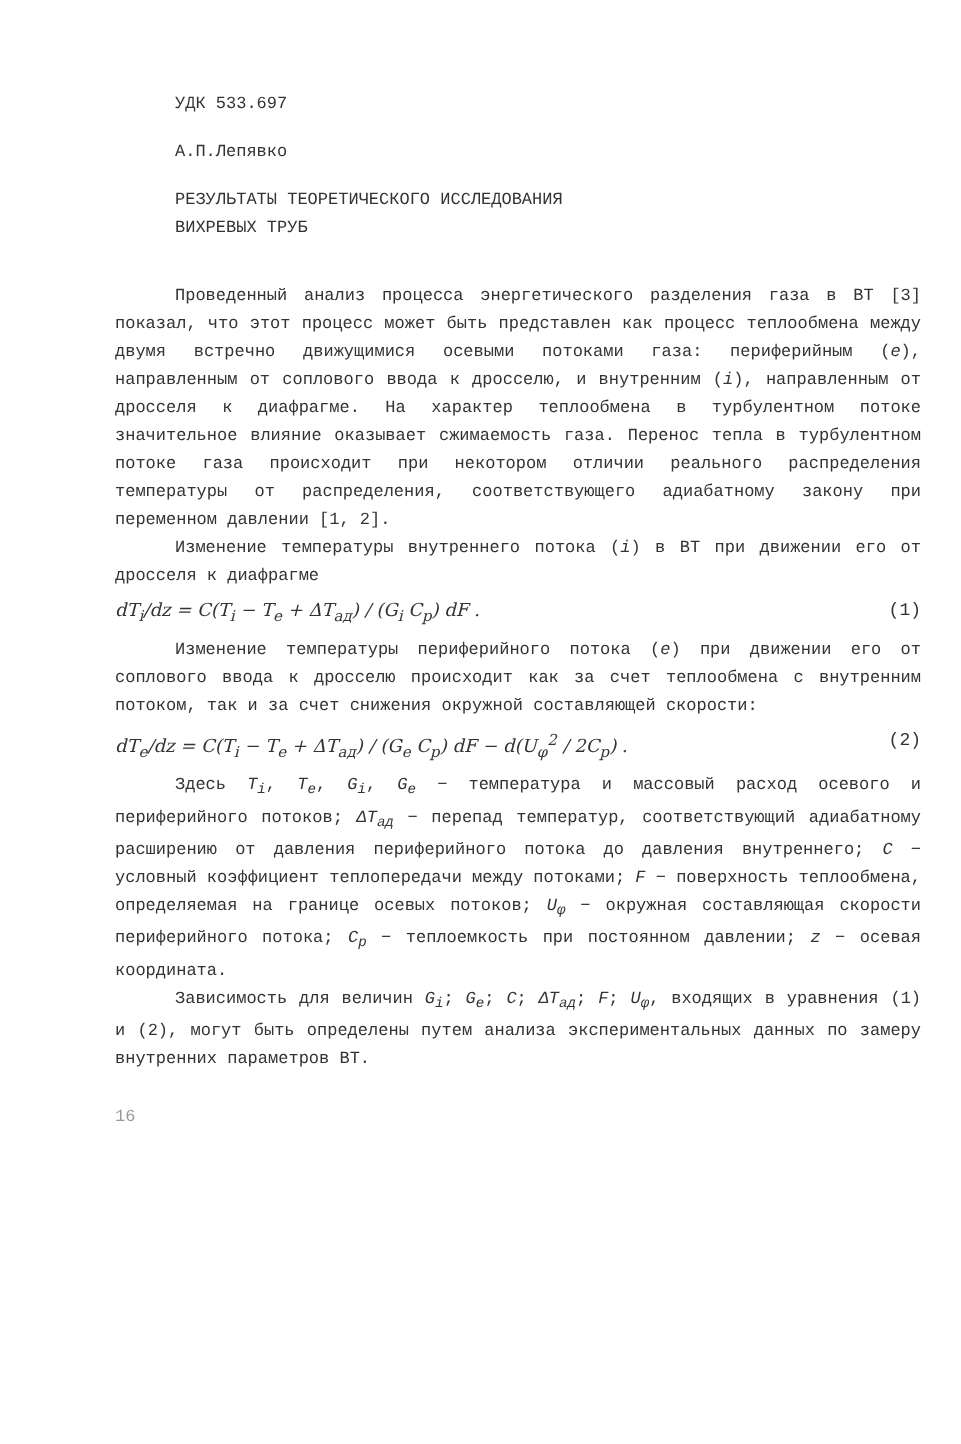УДК 533.697
А.П.Лепявко
РЕЗУЛЬТАТЫ ТЕОРЕТИЧЕСКОГО ИССЛЕДОВАНИЯ
ВИХРЕВЫХ ТРУБ
Проведенный анализ процесса энергетического разделения газа в ВТ [3] показал, что этот процесс может быть представлен как процесс теплообмена между двумя встречно движущимися осевыми потоками газа: периферийным (e), направленным от соплового ввода к дросселю, и внутренним (i), направленным от дросселя к диафрагме. На характер теплообмена в турбулентном потоке значительное влияние оказывает сжимаемость газа. Перенос тепла в турбулентном потоке газа происходит при некотором отличии реального распределения температуры от распределения, соответствующего адиабатному закону при переменном давлении [1, 2].
Изменение температуры внутреннего потока (i) в ВТ при движении его от дросселя к диафрагме
dT<sub>i</sub>/dz = C(T<sub>i</sub> − T<sub>e</sub> + ΔT<sub>ад</sub>) / (G<sub>i</sub> C<sub>p</sub>) dF . (1)
Изменение температуры периферийного потока (e) при движении его от соплового ввода к дросселю происходит как за счет теплообмена с внутренним потоком, так и за счет снижения окружной составляющей скорости:
dT<sub>e</sub>/dz = C(T<sub>i</sub> − T<sub>e</sub> + ΔT<sub>ад</sub>) / (G<sub>e</sub> C<sub>p</sub>) dF − d(U<sub>φ</sub><sup>2</sup> / 2C<sub>p</sub>) . (2)
Здесь T<sub>i</sub>, T<sub>e</sub>, G<sub>i</sub>, G<sub>e</sub> − температура и массовый расход осевого и периферийного потоков; ΔT<sub>ад</sub> − перепад температур, соответствующий адиабатному расширению от давления периферийного потока до давления внутреннего; C − условный коэффициент теплопередачи между потоками; F − поверхность теплообмена, определяемая на границе осевых потоков; U<sub>φ</sub> − окружная составляющая скорости периферийного потока; C<sub>p</sub> − теплоемкость при постоянном давлении; z − осевая координата.
Зависимость для величин G<sub>i</sub>; G<sub>e</sub>; C; ΔT<sub>ад</sub>; F; U<sub>φ</sub>, входящих в уравнения (1) и (2), могут быть определены путем анализа экспериментальных данных по замеру внутренних параметров ВТ.
16